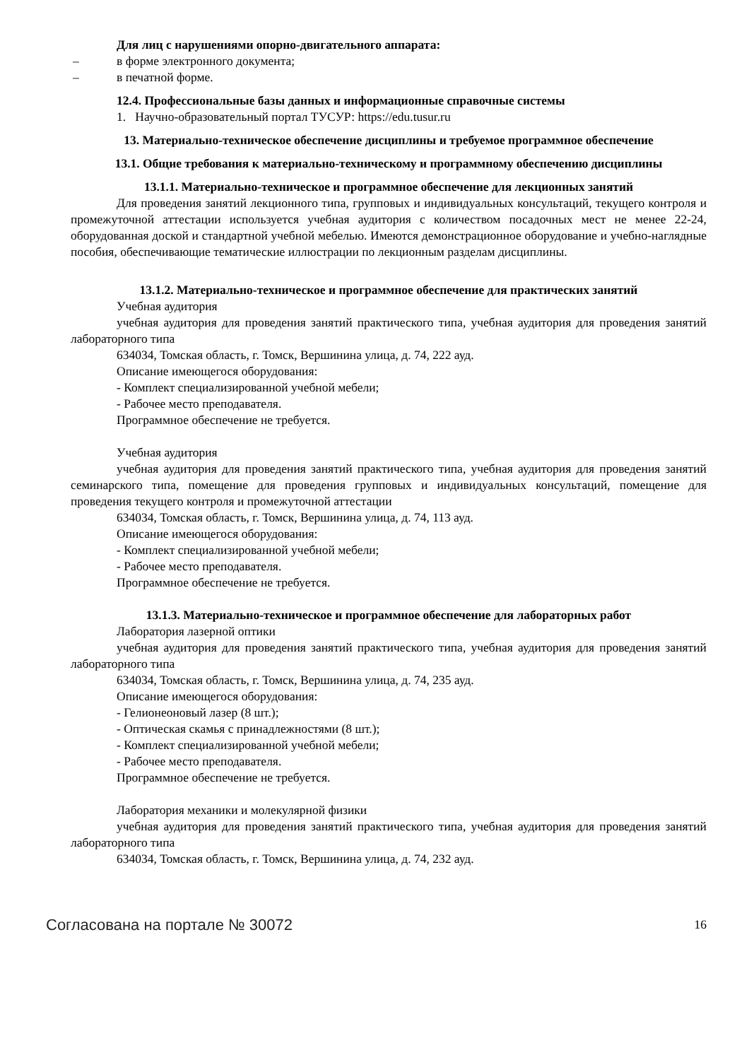Для лиц с нарушениями опорно-двигательного аппарата:
– в форме электронного документа;
– в печатной форме.
12.4. Профессиональные базы данных и информационные справочные системы
1. Научно-образовательный портал ТУСУР: https://edu.tusur.ru
13. Материально-техническое обеспечение дисциплины и требуемое программное обеспечение
13.1. Общие требования к материально-техническому и программному обеспечению дисциплины
13.1.1. Материально-техническое и программное обеспечение для лекционных занятий
Для проведения занятий лекционного типа, групповых и индивидуальных консультаций, текущего контроля и промежуточной аттестации используется учебная аудитория с количеством посадочных мест не менее 22-24, оборудованная доской и стандартной учебной мебелью. Имеются демонстрационное оборудование и учебно-наглядные пособия, обеспечивающие тематические иллюстрации по лекционным разделам дисциплины.
13.1.2. Материально-техническое и программное обеспечение для практических занятий
Учебная аудитория
учебная аудитория для проведения занятий практического типа, учебная аудитория для проведения занятий лабораторного типа
634034, Томская область, г. Томск, Вершинина улица, д. 74, 222 ауд.
Описание имеющегося оборудования:
- Комплект специализированной учебной мебели;
- Рабочее место преподавателя.
Программное обеспечение не требуется.
Учебная аудитория
учебная аудитория для проведения занятий практического типа, учебная аудитория для проведения занятий семинарского типа, помещение для проведения групповых и индивидуальных консультаций, помещение для проведения текущего контроля и промежуточной аттестации
634034, Томская область, г. Томск, Вершинина улица, д. 74, 113 ауд.
Описание имеющегося оборудования:
- Комплект специализированной учебной мебели;
- Рабочее место преподавателя.
Программное обеспечение не требуется.
13.1.3. Материально-техническое и программное обеспечение для лабораторных работ
Лаборатория лазерной оптики
учебная аудитория для проведения занятий практического типа, учебная аудитория для проведения занятий лабораторного типа
634034, Томская область, г. Томск, Вершинина улица, д. 74, 235 ауд.
Описание имеющегося оборудования:
- Гелионеоновый лазер (8 шт.);
- Оптическая скамья с принадлежностями (8 шт.);
- Комплект специализированной учебной мебели;
- Рабочее место преподавателя.
Программное обеспечение не требуется.
Лаборатория механики и молекулярной физики
учебная аудитория для проведения занятий практического типа, учебная аудитория для проведения занятий лабораторного типа
634034, Томская область, г. Томск, Вершинина улица, д. 74, 232 ауд.
Согласована на портале № 30072 16